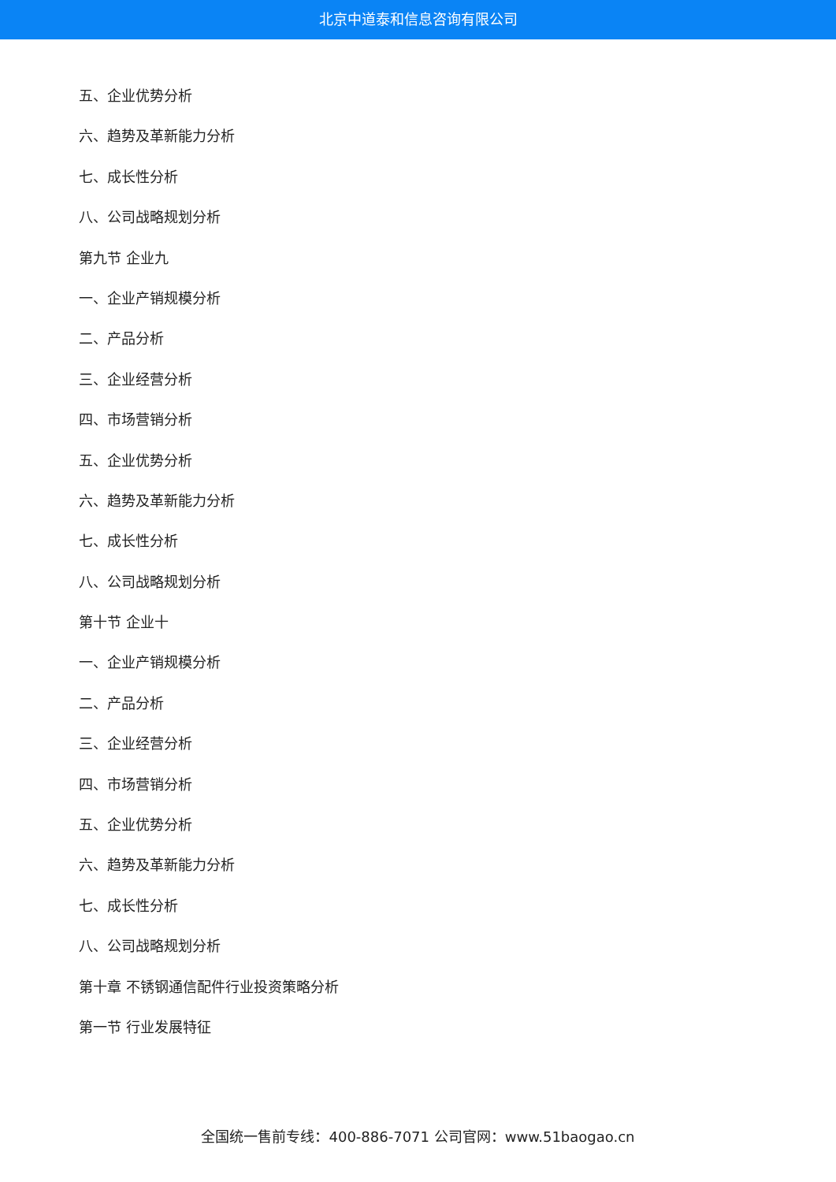北京中道泰和信息咨询有限公司
五、企业优势分析
六、趋势及革新能力分析
七、成长性分析
八、公司战略规划分析
第九节 企业九
一、企业产销规模分析
二、产品分析
三、企业经营分析
四、市场营销分析
五、企业优势分析
六、趋势及革新能力分析
七、成长性分析
八、公司战略规划分析
第十节 企业十
一、企业产销规模分析
二、产品分析
三、企业经营分析
四、市场营销分析
五、企业优势分析
六、趋势及革新能力分析
七、成长性分析
八、公司战略规划分析
第十章 不锈钢通信配件行业投资策略分析
第一节 行业发展特征
全国统一售前专线：400-886-7071 公司官网：www.51baogao.cn